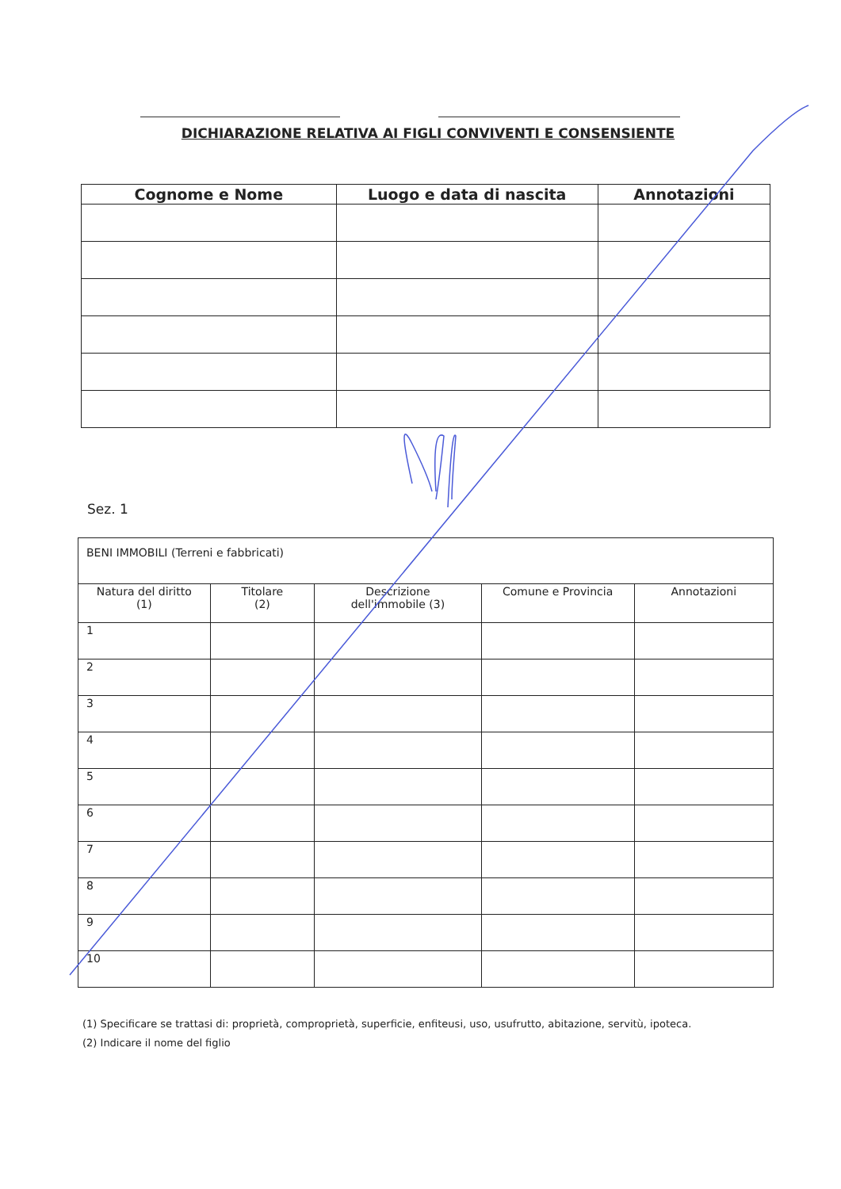DICHIARAZIONE RELATIVA AI FIGLI CONVIVENTI E CONSENSIENTE
| Cognome e Nome | Luogo e data di nascita | Annotazioni |
| --- | --- | --- |
Sez. 1
| BENI IMMOBILI (Terreni e fabbricati) | | | | |
| Natura del diritto (1) | Titolare (2) | Descrizione dell'immobile (3) | Comune e Provincia | Annotazioni |
| 1 | | | | |
| 2 | | | | |
| 3 | | | | |
| 4 | | | | |
| 5 | | | | |
| 6 | | | | |
| 7 | | | | |
| 8 | | | | |
| 9 | | | | |
| 10 | | | | |
(1) Specificare se trattasi di: proprietà, comproprietà, superficie, enfiteusi, uso, usufrutto, abitazione, servitù, ipoteca.
(2) Indicare il nome del figlio